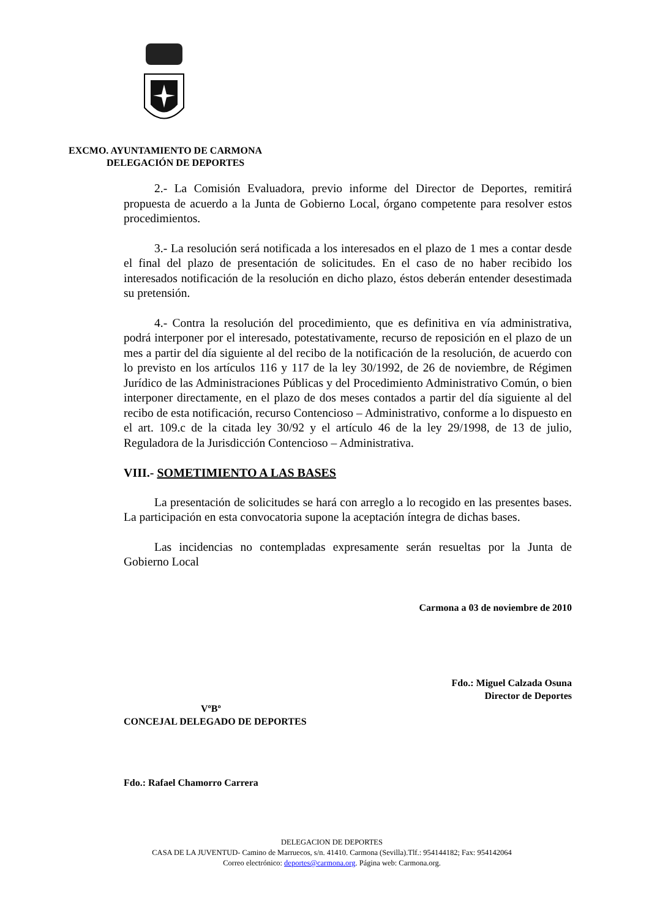EXCMO. AYUNTAMIENTO DE CARMONA
DELEGACIÓN DE DEPORTES
2.- La Comisión Evaluadora, previo informe del Director de Deportes, remitirá propuesta de acuerdo a la Junta de Gobierno Local, órgano competente para resolver estos procedimientos.
3.- La resolución será notificada a los interesados en el plazo de 1 mes a contar desde el final del plazo de presentación de solicitudes. En el caso de no haber recibido los interesados notificación de la resolución en dicho plazo, éstos deberán entender desestimada su pretensión.
4.- Contra la resolución del procedimiento, que es definitiva en vía administrativa, podrá interponer por el interesado, potestativamente, recurso de reposición en el plazo de un mes a partir del día siguiente al del recibo de la notificación de la resolución, de acuerdo con lo previsto en los artículos 116 y 117 de la ley 30/1992, de 26 de noviembre, de Régimen Jurídico de las Administraciones Públicas y del Procedimiento Administrativo Común, o bien interponer directamente, en el plazo de dos meses contados a partir del día siguiente al del recibo de esta notificación, recurso Contencioso – Administrativo, conforme a lo dispuesto en el art. 109.c de la citada ley 30/92 y el artículo 46 de la ley 29/1998, de 13 de julio, Reguladora de la Jurisdicción Contencioso – Administrativa.
VIII.- SOMETIMIENTO A LAS BASES
La presentación de solicitudes se hará con arreglo a lo recogido en las presentes bases. La participación en esta convocatoria supone la aceptación íntegra de dichas bases.
Las incidencias no contempladas expresamente serán resueltas por la Junta de Gobierno Local
Carmona a 03 de noviembre de 2010
Fdo.: Miguel Calzada Osuna
Director de Deportes
VºBº
CONCEJAL DELEGADO DE DEPORTES
Fdo.: Rafael Chamorro Carrera
DELEGACION DE DEPORTES
CASA DE LA JUVENTUD- Camino de Marruecos, s/n. 41410. Carmona (Sevilla).Tlf.: 954144182; Fax: 954142064
Correo electrónico: deportes@carmona.org. Página web: Carmona.org.